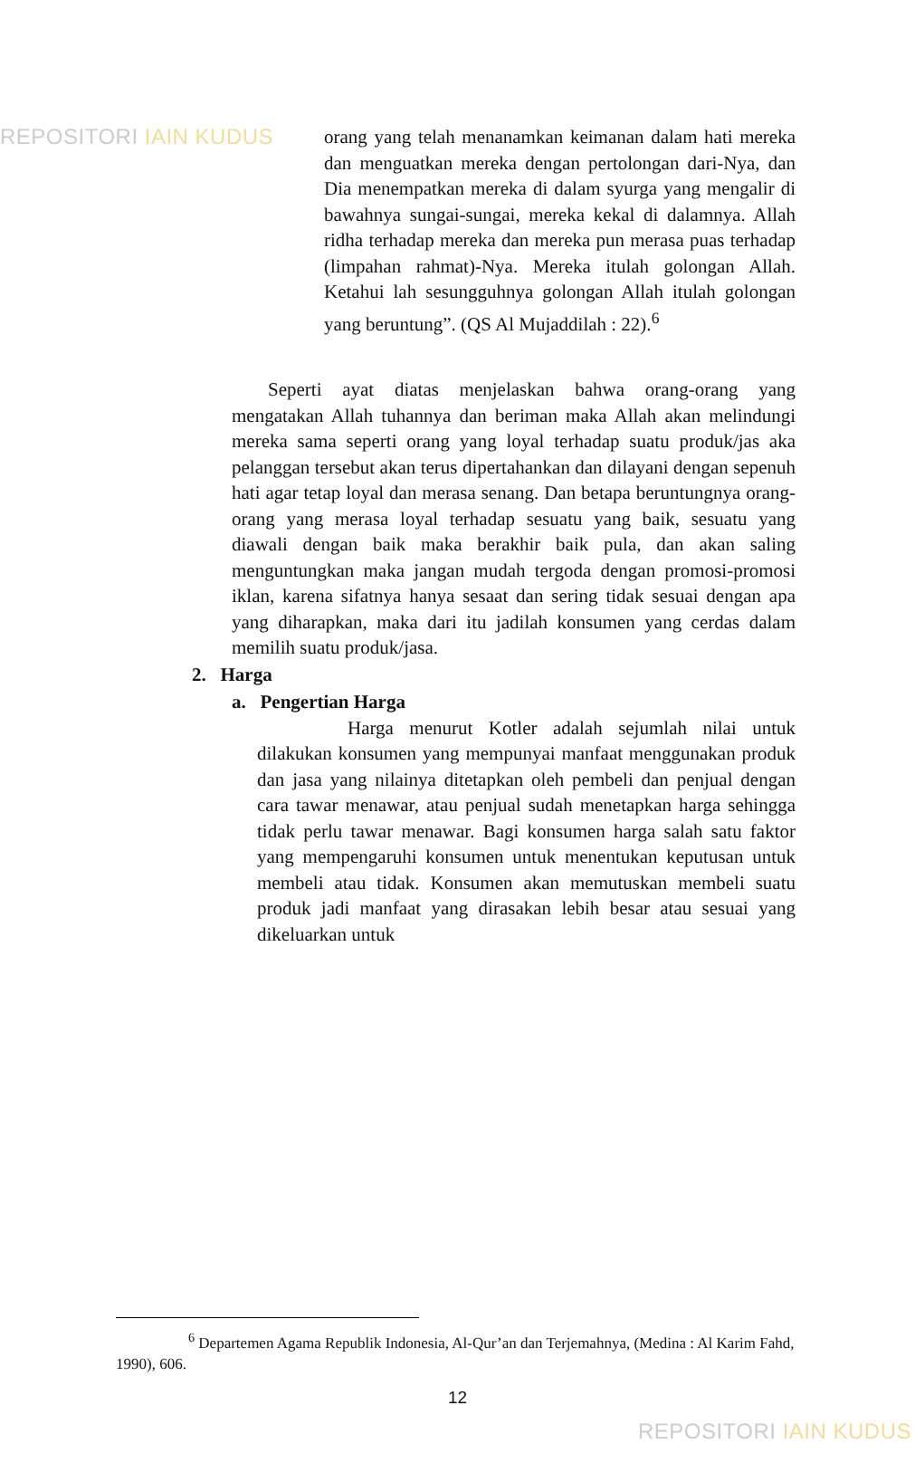REPOSITORI IAIN KUDUS
orang yang telah menanamkan keimanan dalam hati mereka dan menguatkan mereka dengan pertolongan dari-Nya, dan Dia menempatkan mereka di dalam syurga yang mengalir di bawahnya sungai-sungai, mereka kekal di dalamnya. Allah ridha terhadap mereka dan mereka pun merasa puas terhadap (limpahan rahmat)-Nya. Mereka itulah golongan Allah. Ketahui lah sesungguhnya golongan Allah itulah golongan yang beruntung”. (QS Al Mujaddilah : 22).<sup>6</sup>
Seperti ayat diatas menjelaskan bahwa orang-orang yang mengatakan Allah tuhannya dan beriman maka Allah akan melindungi mereka sama seperti orang yang loyal terhadap suatu produk/jas aka pelanggan tersebut akan terus dipertahankan dan dilayani dengan sepenuh hati agar tetap loyal dan merasa senang. Dan betapa beruntungnya orang-orang yang merasa loyal terhadap sesuatu yang baik, sesuatu yang diawali dengan baik maka berakhir baik pula, dan akan saling menguntungkan maka jangan mudah tergoda dengan promosi-promosi iklan, karena sifatnya hanya sesaat dan sering tidak sesuai dengan apa yang diharapkan, maka dari itu jadilah konsumen yang cerdas dalam memilih suatu produk/jasa.
2. Harga
a. Pengertian Harga
Harga menurut Kotler adalah sejumlah nilai untuk dilakukan konsumen yang mempunyai manfaat menggunakan produk dan jasa yang nilainya ditetapkan oleh pembeli dan penjual dengan cara tawar menawar, atau penjual sudah menetapkan harga sehingga tidak perlu tawar menawar. Bagi konsumen harga salah satu faktor yang mempengaruhi konsumen untuk menentukan keputusan untuk membeli atau tidak. Konsumen akan memutuskan membeli suatu produk jadi manfaat yang dirasakan lebih besar atau sesuai yang dikeluarkan untuk
<sup>6</sup> Departemen Agama Republik Indonesia, Al-Qur’an dan Terjemahnya, (Medina : Al Karim Fahd, 1990), 606.
12
REPOSITORI IAIN KUDUS